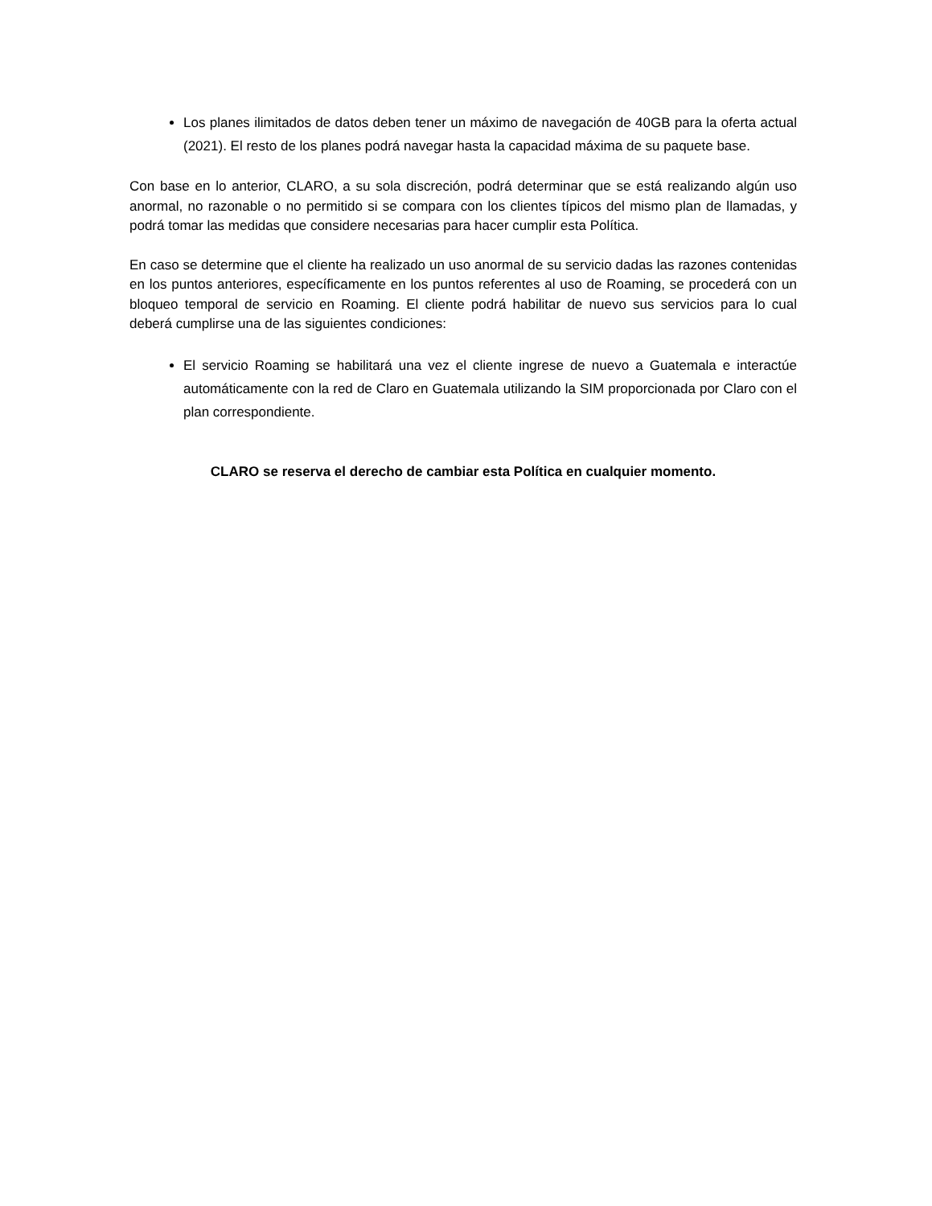Los planes ilimitados de datos deben tener un máximo de navegación de 40GB para la oferta actual (2021). El resto de los planes podrá navegar hasta la capacidad máxima de su paquete base.
Con base en lo anterior, CLARO, a su sola discreción, podrá determinar que se está realizando algún uso anormal, no razonable o no permitido si se compara con los clientes típicos del mismo plan de llamadas, y podrá tomar las medidas que considere necesarias para hacer cumplir esta Política.
En caso se determine que el cliente ha realizado un uso anormal de su servicio dadas las razones contenidas en los puntos anteriores, específicamente en los puntos referentes al uso de Roaming, se procederá con un bloqueo temporal de servicio en Roaming. El cliente podrá habilitar de nuevo sus servicios para lo cual deberá cumplirse una de las siguientes condiciones:
El servicio Roaming se habilitará una vez el cliente ingrese de nuevo a Guatemala e interactúe automáticamente con la red de Claro en Guatemala utilizando la SIM proporcionada por Claro con el plan correspondiente.
CLARO se reserva el derecho de cambiar esta Política en cualquier momento.